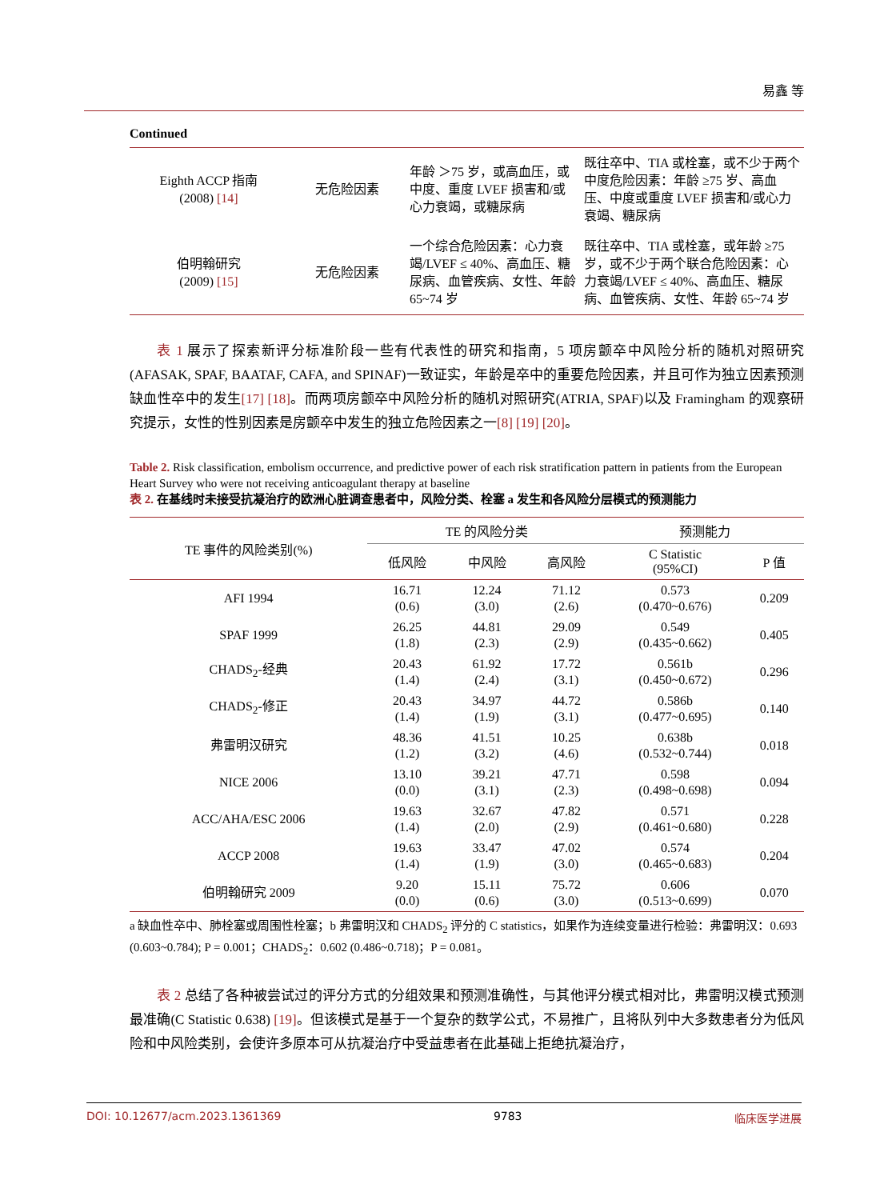易鑫 等
Continued
| Eighth ACCP 指南 (2008) [14] | 无危险因素 | 年龄 ＞75 岁，或高血压，或中度、重度 LVEF 损害和/或心力衰竭，或糖尿病 | 既往卒中、TIA 或栓塞，或不少于两个中度危险因素：年龄 ≥75 岁、高血压、中度或重度 LVEF 损害和/或心力衰竭、糖尿病 |
| 伯明翰研究 (2009) [15] | 无危险因素 | 一个综合危险因素：心力衰竭/LVEF ≤ 40%、高血压、糖尿病、血管疾病、女性、年龄 65~74 岁 | 既往卒中、TIA 或栓塞，或年龄 ≥75 岁，或不少于两个联合危险因素：心力衰竭/LVEF ≤ 40%、高血压、糖尿病、血管疾病、女性、年龄 65~74 岁 |
表 1 展示了探索新评分标准阶段一些有代表性的研究和指南，5 项房颤卒中风险分析的随机对照研究(AFASAK, SPAF, BAATAF, CAFA, and SPINAF)一致证实，年龄是卒中的重要危险因素，并且可作为独立因素预测缺血性卒中的发生[17] [18]。而两项房颤卒中风险分析的随机对照研究(ATRIA, SPAF)以及 Framingham 的观察研究提示，女性的性别因素是房颤卒中发生的独立危险因素之一[8] [19] [20]。
Table 2. Risk classification, embolism occurrence, and predictive power of each risk stratification pattern in patients from the European Heart Survey who were not receiving anticoagulant therapy at baseline
表 2. 在基线时未接受抗凝治疗的欧洲心脏调查患者中，风险分类、栓塞 a 发生和各风险分层模式的预测能力
| TE 事件的风险类别(%) | TE 的风险分类 | | | 预测能力 | |
| --- | --- | --- | --- | --- | --- |
| | 低风险 | 中风险 | 高风险 | C Statistic (95%CI) | P 值 |
| AFI 1994 | 16.71 (0.6) | 12.24 (3.0) | 71.12 (2.6) | 0.573 (0.470~0.676) | 0.209 |
| SPAF 1999 | 26.25 (1.8) | 44.81 (2.3) | 29.09 (2.9) | 0.549 (0.435~0.662) | 0.405 |
| CHADS<sub>2</sub>-经典 | 20.43 (1.4) | 61.92 (2.4) | 17.72 (3.1) | 0.561b (0.450~0.672) | 0.296 |
| CHADS<sub>2</sub>-修正 | 20.43 (1.4) | 34.97 (1.9) | 44.72 (3.1) | 0.586b (0.477~0.695) | 0.140 |
| 弗雷明汉研究 | 48.36 (1.2) | 41.51 (3.2) | 10.25 (4.6) | 0.638b (0.532~0.744) | 0.018 |
| NICE 2006 | 13.10 (0.0) | 39.21 (3.1) | 47.71 (2.3) | 0.598 (0.498~0.698) | 0.094 |
| ACC/AHA/ESC 2006 | 19.63 (1.4) | 32.67 (2.0) | 47.82 (2.9) | 0.571 (0.461~0.680) | 0.228 |
| ACCP 2008 | 19.63 (1.4) | 33.47 (1.9) | 47.02 (3.0) | 0.574 (0.465~0.683) | 0.204 |
| 伯明翰研究 2009 | 9.20 (0.0) | 15.11 (0.6) | 75.72 (3.0) | 0.606 (0.513~0.699) | 0.070 |
a 缺血性卒中、肺栓塞或周围性栓塞；b 弗雷明汉和 CHADS<sub>2</sub> 评分的 C statistics，如果作为连续变量进行检验：弗雷明汉：0.693 (0.603~0.784); P = 0.001；CHADS<sub>2</sub>：0.602 (0.486~0.718)；P = 0.081。
表 2 总结了各种被尝试过的评分方式的分组效果和预测准确性，与其他评分模式相对比，弗雷明汉模式预测最准确(C Statistic 0.638) [19]。但该模式是基于一个复杂的数学公式，不易推广，且将队列中大多数患者分为低风险和中风险类别，会使许多原本可从抗凝治疗中受益患者在此基础上拒绝抗凝治疗，
DOI: 10.12677/acm.2023.1361369 9783 临床医学进展